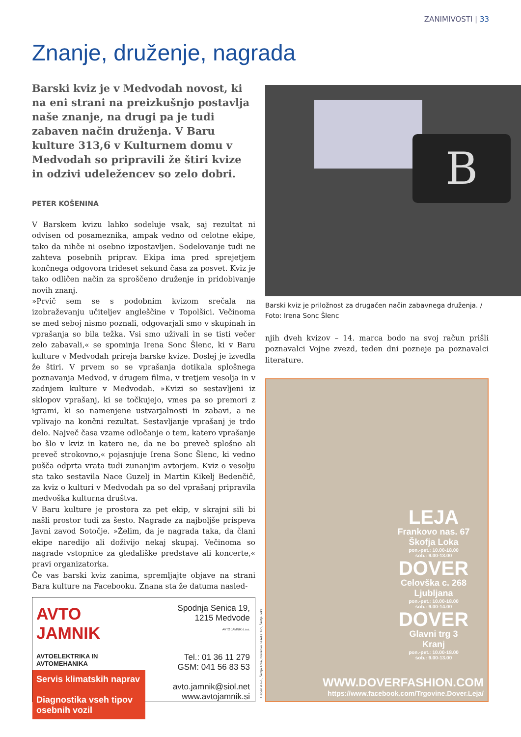ZANIMIVOSTI | 33
Znanje, druženje, nagrada
Barski kviz je v Medvodah novost, ki na eni strani na preizkušnjo postavlja naše znanje, na drugi pa je tudi zabaven način druženja. V Baru kulture 313,6 v Kulturnem domu v Medvodah so pripravili že štiri kvize in odzivi udeležencev so zelo dobri.
PETER KOŠENINA
V Barskem kvizu lahko sodeluje vsak, saj rezultat ni odvisen od posameznika, ampak vedno od celotne ekipe, tako da nihče ni osebno izpostavljen. Sodelovanje tudi ne zahteva posebnih priprav. Ekipa ima pred sprejetjem končnega odgovora trideset sekund časa za posvet. Kviz je tako odličen način za sproščeno druženje in pridobivanje novih znanj.
»Prvič sem se s podobnim kvizom srečala na izobraževanju učiteljev angleščine v Topolšici. Večinoma se med seboj nismo poznali, odgovarjali smo v skupinah in vprašanja so bila težka. Vsi smo uživali in se tisti večer zelo zabavali,« se spominja Irena Sonc Šlenc, ki v Baru kulture v Medvodah prireja barske kvize. Doslej je izvedla že štiri. V prvem so se vprašanja dotikala splošnega poznavanja Medvod, v drugem filma, v tretjem vesolja in v zadnjem kulture v Medvodah. »Kvizi so sestavljeni iz sklopov vprašanj, ki se točkujejo, vmes pa so premori z igrami, ki so namenjene ustvarjalnosti in zabavi, a ne vplivajo na končni rezultat. Sestavljanje vprašanj je trdo delo. Največ časa vzame odločanje o tem, katero vprašanje bo šlo v kviz in katero ne, da ne bo preveč splošno ali preveč strokovno,« pojasnjuje Irena Sonc Šlenc, ki vedno pušča odprta vrata tudi zunanjim avtorjem. Kviz o vesolju sta tako sestavila Nace Guzelj in Martin Kikelj Bedenčič, za kviz o kulturi v Medvodah pa so del vprašanj pripravila medvoška kulturna društva.
V Baru kulture je prostora za pet ekip, v skrajni sili bi našli prostor tudi za šesto. Nagrade za najboljše prispeva Javni zavod Sotočje. »Želim, da je nagrada taka, da člani ekipe naredijo ali doživijo nekaj skupaj. Večinoma so nagrade vstopnice za gledališke predstave ali koncerte,« pravi organizatorka.
Če vas barski kviz zanima, spremljajte objave na strani Bara kulture na Facebooku. Znana sta že datuma nasled-
B
Barski kviz je priložnost za drugačen način zabavnega druženja. / Foto: Irena Sonc Šlenc
njih dveh kvizov – 14. marca bodo na svoj račun prišli poznavalci Vojne zvezd, teden dni pozneje pa poznavalci literature.
AVTO JAMNIK
AVTOELEKTRIKA IN AVTOMEHANIKA
Servis klimatskih naprav
Diagnostika vseh tipov osebnih vozil
Spodnja Senica 19,
1215 Medvode
AVTO JAMNIK d.o.o.
Tel.: 01 36 11 279
GSM: 041 56 83 53
avto.jamnik@siol.net
www.avtojamnik.si
Harjen d.o.o., Škofja Loka, Frankovo naselje 165, Škofja Loka
LEJA
Frankovo nas. 67
Škofja Loka
pon.-pet.: 10.00-18.00
sob.: 9.00-13.00
DOVER
Celovška c. 268
Ljubljana
pon.-pet.: 10.00-18.00
sob.: 9.00-14.00
DOVER
Glavni trg 3
Kranj
pon.-pet.: 10.00-18.00
sob.: 9.00-13.00
WWW.DOVERFASHION.COM
https://www.facebook.com/Trgovine.Dover.Leja/